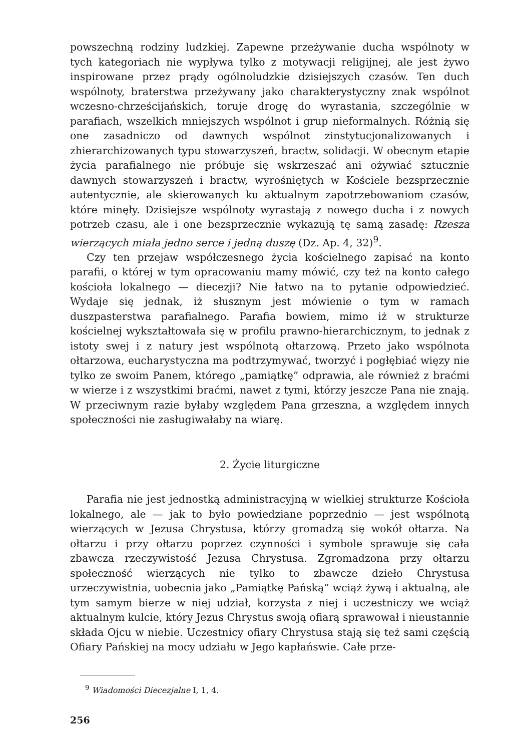powszechną rodziny ludzkiej. Zapewne przeżywanie ducha wspólnoty w tych kategoriach nie wypływa tylko z motywacji religijnej, ale jest żywo inspirowane przez prądy ogólnoludzkie dzisiejszych czasów. Ten duch wspólnoty, braterstwa przeżywany jako charakterystyczny znak wspólnot wczesno-chrześcijańskich, toruje drogę do wyrastania, szczególnie w parafiach, wszelkich mniejszych wspólnot i grup nieformalnych. Różnią się one zasadniczo od dawnych wspólnot zinstytucjonalizowanych i zhierarchizowanych typu stowarzyszeń, bractw, solidacji. W obecnym etapie życia parafialnego nie próbuje się wskrzeszać ani ożywiać sztucznie dawnych stowarzyszeń i bractw, wyrośniętych w Kościele bezsprzecznie autentycznie, ale skierowanych ku aktualnym zapotrzebowaniom czasów, które minęły. Dzisiejsze wspólnoty wyrastają z nowego ducha i z nowych potrzeb czasu, ale i one bezsprzecznie wykazują tę samą zasadę: Rzesza wierzących miała jedno serce i jedną duszę (Dz. Ap. 4, 32)<sup>9</sup>.
Czy ten przejaw współczesnego życia kościelnego zapisać na konto parafii, o której w tym opracowaniu mamy mówić, czy też na konto całego kościoła lokalnego — diecezji? Nie łatwo na to pytanie odpowiedzieć. Wydaje się jednak, iż słusznym jest mówienie o tym w ramach duszpasterstwa parafialnego. Parafia bowiem, mimo iż w strukturze kościelnej wykształtowała się w profilu prawno-hierarchicznym, to jednak z istoty swej i z natury jest wspólnotą ołtarzową. Przeto jako wspólnota ołtarzowa, eucharystyczna ma podtrzymywać, tworzyć i pogłębiać więzy nie tylko ze swoim Panem, którego „pamiątkę” odprawia, ale również z braćmi w wierze i z wszystkimi braćmi, nawet z tymi, którzy jeszcze Pana nie znają. W przeciwnym razie byłaby względem Pana grzeszna, a względem innych społeczności nie zasługiwałaby na wiarę.
2. Życie liturgiczne
Parafia nie jest jednostką administracyjną w wielkiej strukturze Kościoła lokalnego, ale — jak to było powiedziane poprzednio — jest wspólnotą wierzących w Jezusa Chrystusa, którzy gromadzą się wokół ołtarza. Na ołtarzu i przy ołtarzu poprzez czynności i symbole sprawuje się cała zbawcza rzeczywistość Jezusa Chrystusa. Zgromadzona przy ołtarzu społeczność wierzących nie tylko to zbawcze dzieło Chrystusa urzeczywistnia, uobecnia jako „Pamiątkę Pańską” wciąż żywą i aktualną, ale tym samym bierze w niej udział, korzysta z niej i uczestniczy we wciąż aktualnym kulcie, który Jezus Chrystus swoją ofiarą sprawował i nieustannie składa Ojcu w niebie. Uczestnicy ofiary Chrystusa stają się też sami częścią Ofiary Pańskiej na mocy udziału w Jego kapłańswie. Całe prze-
<sup>9</sup> Wiadomości Diecezjalne I, 1, 4.
256